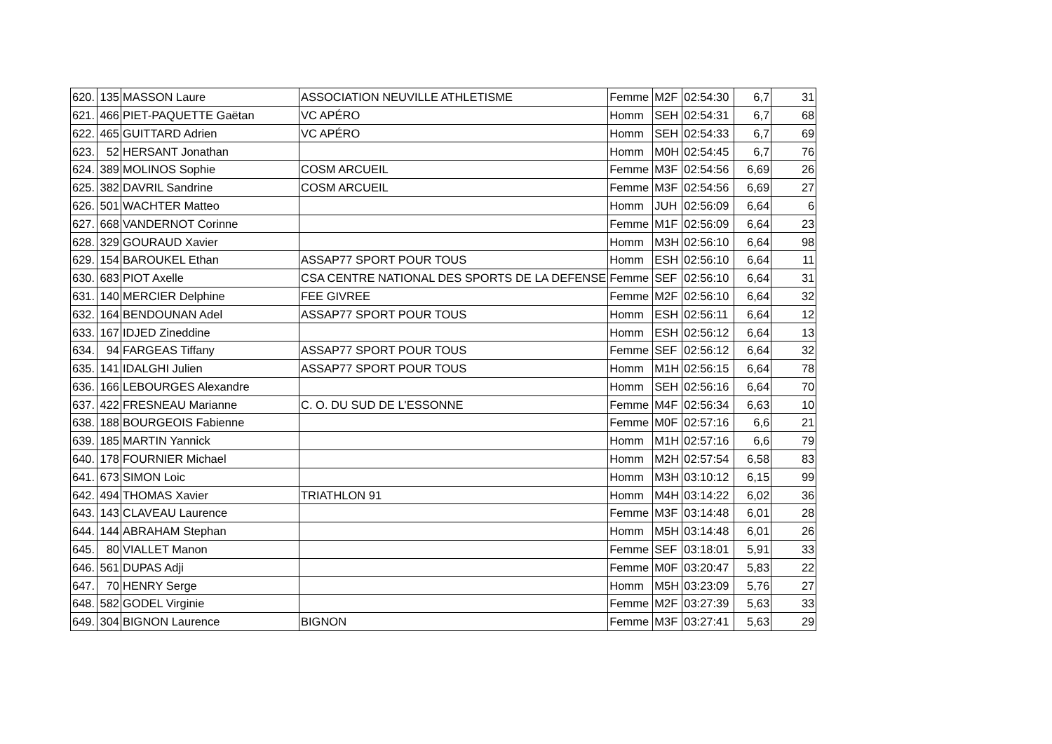| 620. | 135 | MASSON Laure | ASSOCIATION NEUVILLE ATHLETISME | Femme | M2F | 02:54:30 | 6,7 | 31 |
| 621. | 466 | PIET-PAQUETTE Gaëtan | VC APÉRO | Homm | SEH | 02:54:31 | 6,7 | 68 |
| 622. | 465 | GUITTARD Adrien | VC APÉRO | Homm | SEH | 02:54:33 | 6,7 | 69 |
| 623. | 52 | HERSANT Jonathan | | Homm | M0H | 02:54:45 | 6,7 | 76 |
| 624. | 389 | MOLINOS Sophie | COSM ARCUEIL | Femme | M3F | 02:54:56 | 6,69 | 26 |
| 625. | 382 | DAVRIL Sandrine | COSM ARCUEIL | Femme | M3F | 02:54:56 | 6,69 | 27 |
| 626. | 501 | WACHTER Matteo | | Homm | JUH | 02:56:09 | 6,64 | 6 |
| 627. | 668 | VANDERNOT Corinne | | Femme | M1F | 02:56:09 | 6,64 | 23 |
| 628. | 329 | GOURAUD Xavier | | Homm | M3H | 02:56:10 | 6,64 | 98 |
| 629. | 154 | BAROUKEL Ethan | ASSAP77 SPORT POUR TOUS | Homm | ESH | 02:56:10 | 6,64 | 11 |
| 630. | 683 | PIOT Axelle | CSA CENTRE NATIONAL DES SPORTS DE LA DEFENSE | Femme | SEF | 02:56:10 | 6,64 | 31 |
| 631. | 140 | MERCIER Delphine | FEE GIVREE | Femme | M2F | 02:56:10 | 6,64 | 32 |
| 632. | 164 | BENDOUNAN Adel | ASSAP77 SPORT POUR TOUS | Homm | ESH | 02:56:11 | 6,64 | 12 |
| 633. | 167 | IDJED Zineddine | | Homm | ESH | 02:56:12 | 6,64 | 13 |
| 634. | 94 | FARGEAS Tiffany | ASSAP77 SPORT POUR TOUS | Femme | SEF | 02:56:12 | 6,64 | 32 |
| 635. | 141 | IDALGHI Julien | ASSAP77 SPORT POUR TOUS | Homm | M1H | 02:56:15 | 6,64 | 78 |
| 636. | 166 | LEBOURGES Alexandre | | Homm | SEH | 02:56:16 | 6,64 | 70 |
| 637. | 422 | FRESNEAU Marianne | C. O. DU SUD DE L'ESSONNE | Femme | M4F | 02:56:34 | 6,63 | 10 |
| 638. | 188 | BOURGEOIS Fabienne | | Femme | M0F | 02:57:16 | 6,6 | 21 |
| 639. | 185 | MARTIN Yannick | | Homm | M1H | 02:57:16 | 6,6 | 79 |
| 640. | 178 | FOURNIER Michael | | Homm | M2H | 02:57:54 | 6,58 | 83 |
| 641. | 673 | SIMON Loic | | Homm | M3H | 03:10:12 | 6,15 | 99 |
| 642. | 494 | THOMAS Xavier | TRIATHLON 91 | Homm | M4H | 03:14:22 | 6,02 | 36 |
| 643. | 143 | CLAVEAU Laurence | | Femme | M3F | 03:14:48 | 6,01 | 28 |
| 644. | 144 | ABRAHAM Stephan | | Homm | M5H | 03:14:48 | 6,01 | 26 |
| 645. | 80 | VIALLET Manon | | Femme | SEF | 03:18:01 | 5,91 | 33 |
| 646. | 561 | DUPAS Adji | | Femme | M0F | 03:20:47 | 5,83 | 22 |
| 647. | 70 | HENRY Serge | | Homm | M5H | 03:23:09 | 5,76 | 27 |
| 648. | 582 | GODEL Virginie | | Femme | M2F | 03:27:39 | 5,63 | 33 |
| 649. | 304 | BIGNON Laurence | BIGNON | Femme | M3F | 03:27:41 | 5,63 | 29 |